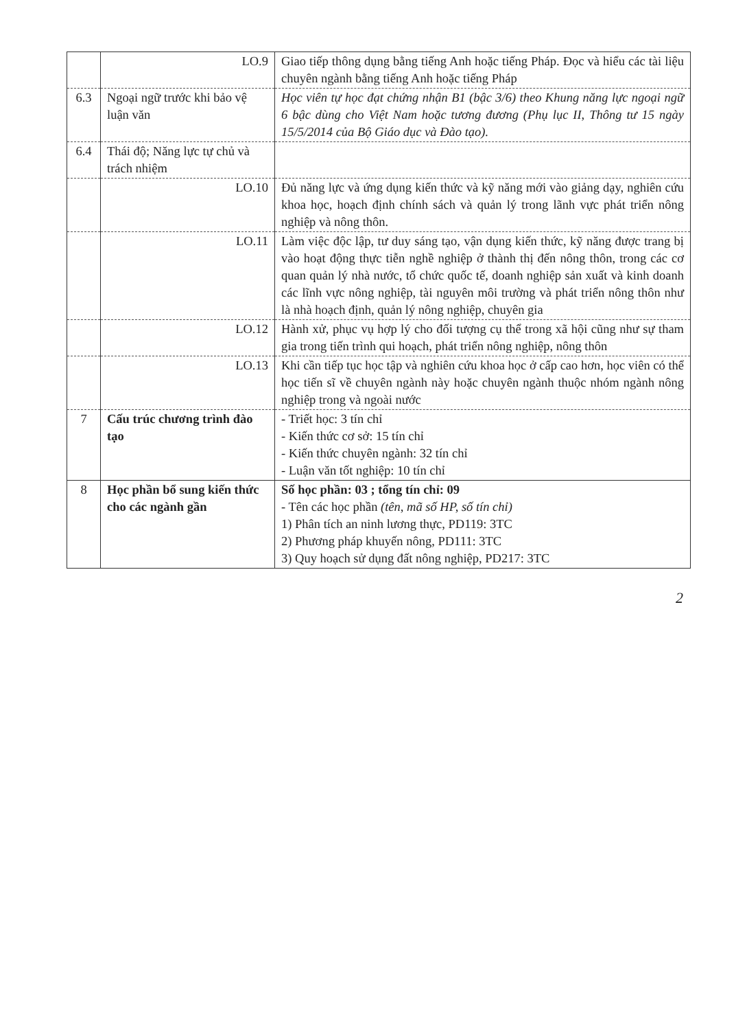| | LO.9 | Giao tiếp thông dụng bằng tiếng Anh hoặc tiếng Pháp. Đọc và hiểu các tài liệu chuyên ngành bằng tiếng Anh hoặc tiếng Pháp |
| 6.3 | Ngoại ngữ trước khi bảo vệ luận văn | Học viên tự học đạt chứng nhận B1 (bậc 3/6) theo Khung năng lực ngoại ngữ 6 bậc dùng cho Việt Nam hoặc tương đương (Phụ lục II, Thông tư 15 ngày 15/5/2014 của Bộ Giáo dục và Đào tạo). |
| 6.4 | Thái độ; Năng lực tự chủ và trách nhiệm | |
| | LO.10 | Đủ năng lực và ứng dụng kiến thức và kỹ năng mới vào giảng dạy, nghiên cứu khoa học, hoạch định chính sách và quản lý trong lãnh vực phát triển nông nghiệp và nông thôn. |
| | LO.11 | Làm việc độc lập, tư duy sáng tạo, vận dụng kiến thức, kỹ năng được trang bị vào hoạt động thực tiễn nghề nghiệp ở thành thị đến nông thôn, trong các cơ quan quản lý nhà nước, tổ chức quốc tế, doanh nghiệp sản xuất và kinh doanh các lĩnh vực nông nghiệp, tài nguyên môi trường và phát triển nông thôn như là nhà hoạch định, quản lý nông nghiệp, chuyên gia |
| | LO.12 | Hành xử, phục vụ hợp lý cho đối tượng cụ thể trong xã hội cũng như sự tham gia trong tiến trình qui hoạch, phát triển nông nghiệp, nông thôn |
| | LO.13 | Khi cần tiếp tục học tập và nghiên cứu khoa học ở cấp cao hơn, học viên có thể học tiến sĩ về chuyên ngành này hoặc chuyên ngành thuộc nhóm ngành nông nghiệp trong và ngoài nước |
| 7 | Cấu trúc chương trình đào tạo | - Triết học: 3 tín chỉ - Kiến thức cơ sở: 15 tín chỉ - Kiến thức chuyên ngành: 32 tín chỉ - Luận văn tốt nghiệp: 10 tín chỉ |
| 8 | Học phần bổ sung kiến thức cho các ngành gần | Số học phần: 03 ; tổng tín chỉ: 09 - Tên các học phần (tên, mã số HP, số tín chỉ) 1) Phân tích an ninh lương thực, PD119: 3TC 2) Phương pháp khuyến nông, PD111: 3TC 3) Quy hoạch sử dụng đất nông nghiệp, PD217: 3TC |
2